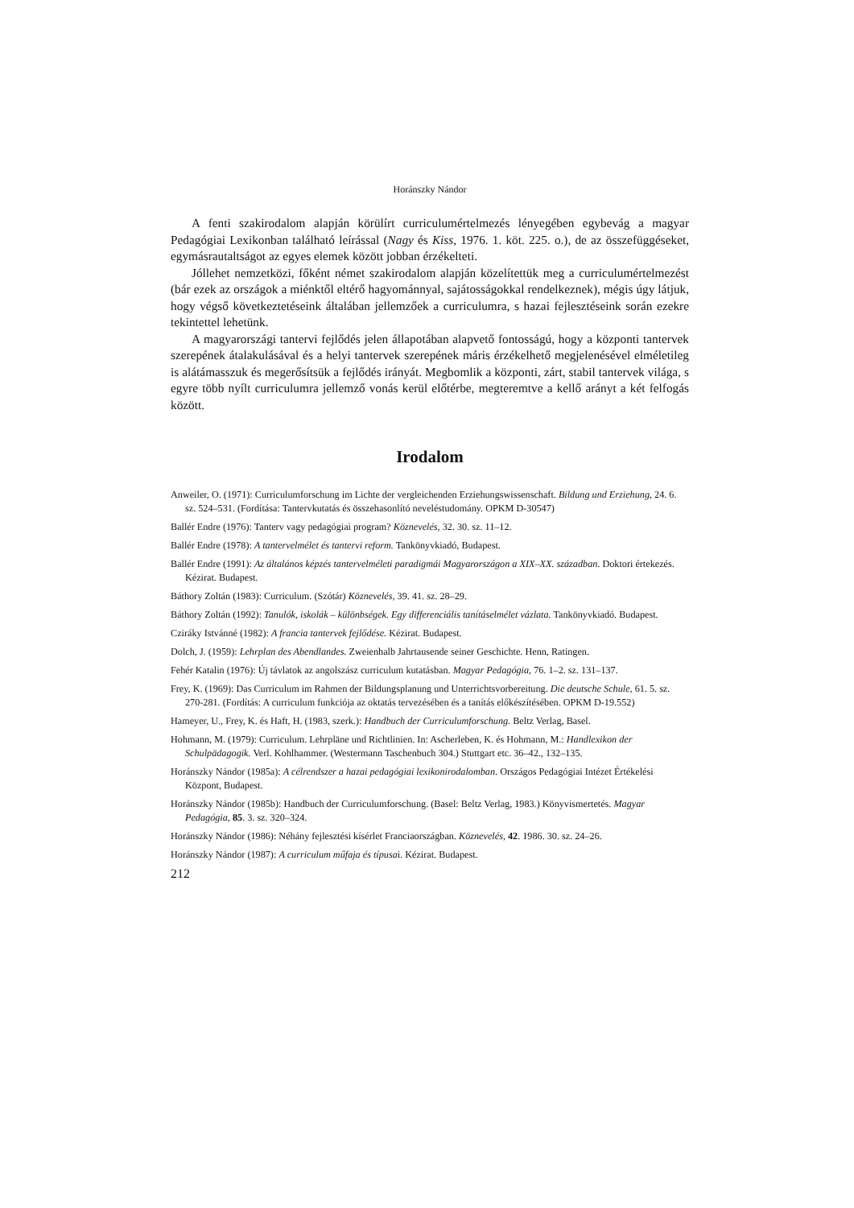Horánszky Nándor
A fenti szakirodalom alapján körülírt curriculumértelmezés lényegében egybevág a magyar Pedagógiai Lexikonban található leírással (Nagy és Kiss, 1976. 1. köt. 225. o.), de az összefüggéseket, egymásrautaltságot az egyes elemek között jobban érzékelteti.
Jóllehet nemzetközi, főként német szakirodalom alapján közelítettük meg a curriculumértelmezést (bár ezek az országok a miénktől eltérő hagyománnyal, sajátosságokkal rendelkeznek), mégis úgy látjuk, hogy végső következtetéseink általában jellemzőek a curriculumra, s hazai fejlesztéseink során ezekre tekintettel lehetünk.
A magyarországi tantervi fejlődés jelen állapotában alapvető fontosságú, hogy a központi tantervek szerepének átalakulásával és a helyi tantervek szerepének máris érzékelhető megjelenésével elméletileg is alátámasszuk és megerősítsük a fejlődés irányát. Megbomlik a központi, zárt, stabil tantervek világa, s egyre több nyílt curriculumra jellemző vonás kerül előtérbe, megteremtve a kellő arányt a két felfogás között.
Irodalom
Anweiler, O. (1971): Curriculumforschung im Lichte der vergleichenden Erziehungswissenschaft. Bildung und Erziehung, 24. 6. sz. 524–531. (Fordítása: Tantervkutatás és összehasonlító neveléstudomány. OPKM D-30547)
Ballér Endre (1976): Tanterv vagy pedagógiai program? Köznevelés, 32. 30. sz. 11–12.
Ballér Endre (1978): A tantervelmélet és tantervi reform. Tankönyvkiadó, Budapest.
Ballér Endre (1991): Az általános képzés tantervelméleti paradigmái Magyarországon a XIX–XX. században. Doktori értekezés. Kézirat. Budapest.
Báthory Zoltán (1983): Curriculum. (Szótár) Köznevelés, 39. 41. sz. 28–29.
Báthory Zoltán (1992): Tanulók, iskolák – különbségek. Egy differenciális tanításelmélet vázlata. Tankönyvkiadó. Budapest.
Cziráky Istvánné (1982): A francia tantervek fejlődése. Kézirat. Budapest.
Dolch, J. (1959): Lehrplan des Abendlandes. Zweienhalb Jahrtausende seiner Geschichte. Henn, Ratingen.
Fehér Katalin (1976): Új távlatok az angolszász curriculum kutatásban. Magyar Pedagógia, 76. 1–2. sz. 131–137.
Frey, K. (1969): Das Curriculum im Rahmen der Bildungsplanung und Unterrichtsvorbereitung. Die deutsche Schule, 61. 5. sz. 270-281. (Fordítás: A curriculum funkciója az oktatás tervezésében és a tanítás előkészítésében. OPKM D-19.552)
Hameyer, U., Frey, K. és Haft, H. (1983, szerk.): Handbuch der Curriculumforschung. Beltz Verlag, Basel.
Hohmann, M. (1979): Curriculum. Lehrpläne und Richtlinien. In: Ascherleben, K. és Hohmann, M.: Handlexikon der Schulpädagogik. Verl. Kohlhammer. (Westermann Taschenbuch 304.) Stuttgart etc. 36–42., 132–135.
Horánszky Nándor (1985a): A célrendszer a hazai pedagógiai lexikonirodalomban. Országos Pedagógiai Intézet Értékelési Központ, Budapest.
Horánszky Nándor (1985b): Handbuch der Curriculumforschung. (Basel: Beltz Verlag, 1983.) Könyvismertetés. Magyar Pedagógia, 85. 3. sz. 320–324.
Horánszky Nándor (1986): Néhány fejlesztési kísérlet Franciaországban. Köznevelés, 42. 1986. 30. sz. 24–26.
Horánszky Nándor (1987): A curriculum műfaja és típusai. Kézirat. Budapest.
212